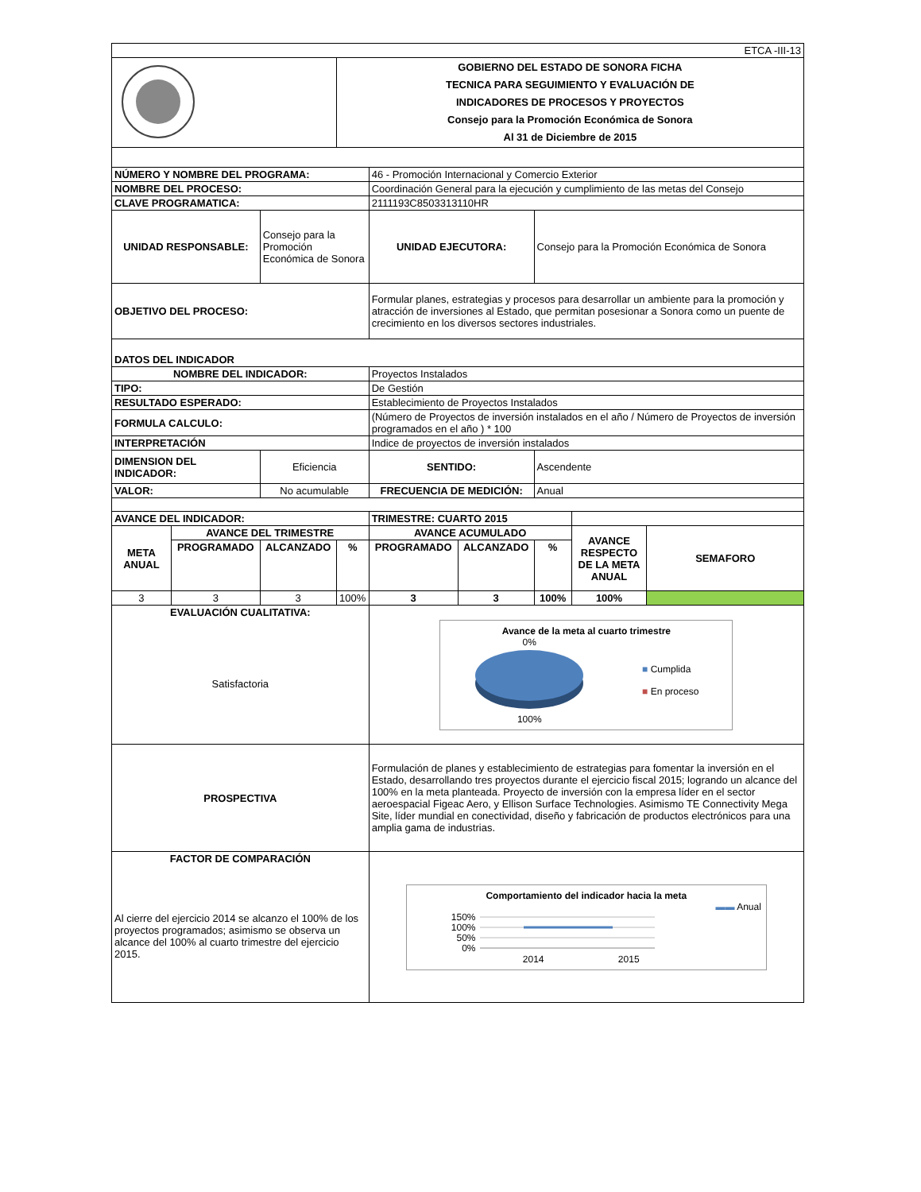| ETCA -III-13 | | | | | | | | |
| | | | GOBIERNO DEL ESTADO DE SONORA FICHA TECNICA PARA SEGUIMIENTO Y EVALUACIÓN DE INDICADORES DE PROCESOS Y PROYECTOS Consejo para la Promoción Económica de Sonora Al 31 de Diciembre de 2015 | | | | | |
| NÚMERO Y NOMBRE DEL PROGRAMA: | | | | 46 - Promoción Internacional y Comercio Exterior | | | | |
| NOMBRE DEL PROCESO: | | | | Coordinación General para la ejecución y cumplimiento de las metas del Consejo | | | | |
| CLAVE PROGRAMATICA: | | | | 2111193C8503313110HR | | | | |
| UNIDAD RESPONSABLE: | | Consejo para la Promoción Económica de Sonora | | UNIDAD EJECUTORA: | | Consejo para la Promoción Económica de Sonora | | |
| OBJETIVO DEL PROCESO: | | | | Formular planes, estrategias y procesos para desarrollar un ambiente para la promoción y atracción de inversiones al Estado, que permitan posesionar a Sonora como un puente de crecimiento en los diversos sectores industriales. | | | | |
| DATOS DEL INDICADOR | | | | | | | | |
| NOMBRE DEL INDICADOR: | | | | Proyectos Instalados | | | | |
| TIPO: | | | | De Gestión | | | | |
| RESULTADO ESPERADO: | | | | Establecimiento de Proyectos Instalados | | | | |
| FORMULA CALCULO: | | | | (Número de Proyectos de inversión instalados en el año / Número de Proyectos de inversión programados en el año ) * 100 | | | | |
| INTERPRETACIÓN | | | | Indice de proyectos de inversión instalados | | | | |
| DIMENSION DEL INDICADOR: | | Eficiencia | | SENTIDO: | | Ascendente | | |
| VALOR: | | No acumulable | | FRECUENCIA DE MEDICIÓN: | | Anual | | |
| AVANCE DEL INDICADOR: | | | | TRIMESTRE: CUARTO 2015 | | | | |
| META ANUAL | AVANCE DEL TRIMESTRE | | | AVANCE ACUMULADO | | | AVANCE RESPECTO DE LA META ANUAL | SEMAFORO |
| | PROGRAMADO | ALCANZADO | % | PROGRAMADO | ALCANZADO | % | | |
| 3 | 3 | 3 | 100% | 3 | 3 | 100% | 100% | |
| EVALUACIÓN CUALITATIVA: Satisfactoria | | | | Avance de la meta al cuarto trimestre 0% 100% ■ Cumplida ■ En proceso | | | | |
| PROSPECTIVA | | | | Formulación de planes y establecimiento de estrategias para fomentar la inversión en el Estado, desarrollando tres proyectos durante el ejercicio fiscal 2015; logrando un alcance del 100% en la meta planteada. Proyecto de inversión con la empresa líder en el sector aeroespacial Figeac Aero, y Ellison Surface Technologies. Asimismo TE Connectivity Mega Site, líder mundial en conectividad, diseño y fabricación de productos electrónicos para una amplia gama de industrias. | | | | |
| FACTOR DE COMPARACIÓN Al cierre del ejercicio 2014 se alcanzo el 100% de los proyectos programados; asimismo se observa un alcance del 100% al cuarto trimestre del ejercicio 2015. | | | | Comportamiento del indicador hacia la meta ▬▬ Anual 150% 100% 50% 0% 2014 2015 | | | | |